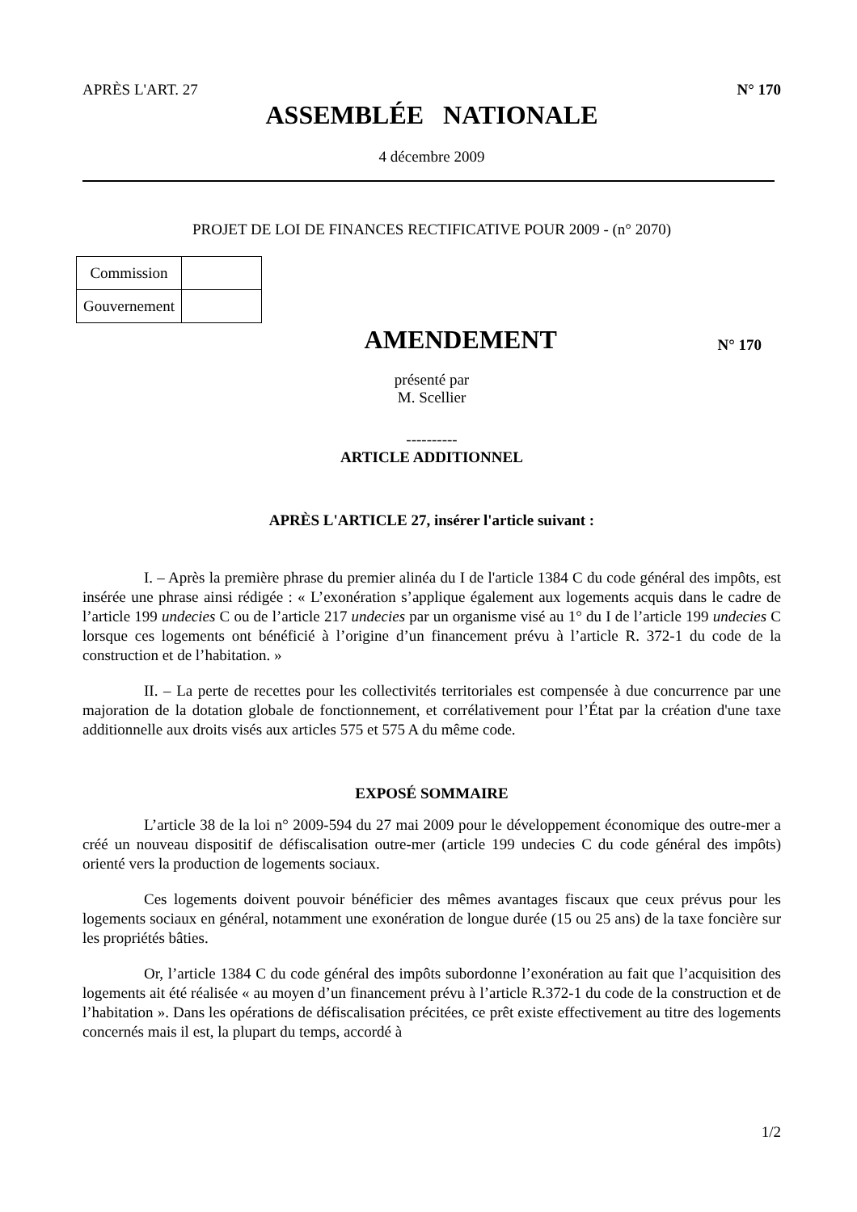APRÈS L'ART. 27 N° 170
ASSEMBLÉE NATIONALE
4 décembre 2009
PROJET DE LOI DE FINANCES RECTIFICATIVE POUR 2009 - (n° 2070)
| Commission | |
| Gouvernement | |
AMENDEMENT
N° 170
présenté par
M. Scellier
----------
ARTICLE ADDITIONNEL
APRÈS L'ARTICLE 27, insérer l'article suivant :
I. – Après la première phrase du premier alinéa du I de l'article 1384 C du code général des impôts, est insérée une phrase ainsi rédigée : « L’exonération s’applique également aux logements acquis dans le cadre de l’article 199 undecies C ou de l’article 217 undecies par un organisme visé au 1° du I de l’article 199 undecies C lorsque ces logements ont bénéficié à l’origine d’un financement prévu à l’article R. 372-1 du code de la construction et de l’habitation. »
II. – La perte de recettes pour les collectivités territoriales est compensée à due concurrence par une majoration de la dotation globale de fonctionnement, et corrélativement pour l’État par la création d'une taxe additionnelle aux droits visés aux articles 575 et 575 A du même code.
EXPOSÉ SOMMAIRE
L’article 38 de la loi n° 2009-594 du 27 mai 2009 pour le développement économique des outre-mer a créé un nouveau dispositif de défiscalisation outre-mer (article 199 undecies C du code général des impôts) orienté vers la production de logements sociaux.
Ces logements doivent pouvoir bénéficier des mêmes avantages fiscaux que ceux prévus pour les logements sociaux en général, notamment une exonération de longue durée (15 ou 25 ans) de la taxe foncière sur les propriétés bâties.
Or, l’article 1384 C du code général des impôts subordonne l’exonération au fait que l’acquisition des logements ait été réalisée « au moyen d’un financement prévu à l’article R.372-1 du code de la construction et de l’habitation ». Dans les opérations de défiscalisation précitées, ce prêt existe effectivement au titre des logements concernés mais il est, la plupart du temps, accordé à
1/2